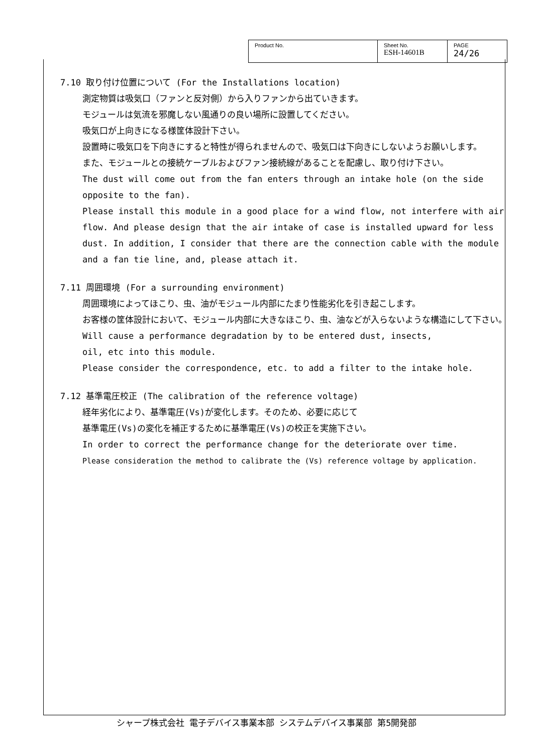| Product No. | Sheet No. ESH-14601B | PAGE 24/26 |
7.10 取り付け位置について (For the Installations location)
測定物質は吸気口（ファンと反対側）から入りファンから出ていきます。
モジュールは気流を邪魔しない風通りの良い場所に設置してください。
吸気口が上向きになる様筐体設計下さい。
設置時に吸気口を下向きにすると特性が得られませんので、吸気口は下向きにしないようお願いします。
また、モジュールとの接続ケーブルおよびファン接続線があることを配慮し、取り付け下さい。
The dust will come out from the fan enters through an intake hole (on the side opposite to the fan).
Please install this module in a good place for a wind flow, not interfere with air flow. And please design that the air intake of case is installed upward for less dust. In addition, I consider that there are the connection cable with the module and a fan tie line, and, please attach it.
7.11 周囲環境 (For a surrounding environment)
周囲環境によってほこり、虫、油がモジュール内部にたまり性能劣化を引き起こします。
お客様の筐体設計において、モジュール内部に大きなほこり、虫、油などが入らないような構造にして下さい。
Will cause a performance degradation by to be entered dust, insects,
oil, etc into this module.
Please consider the correspondence, etc. to add a filter to the intake hole.
7.12 基準電圧校正 (The calibration of the reference voltage)
経年劣化により、基準電圧(Vs)が変化します。そのため、必要に応じて
基準電圧(Vs)の変化を補正するために基準電圧(Vs)の校正を実施下さい。
In order to correct the performance change for the deteriorate over time.
Please consideration the method to calibrate the (Vs) reference voltage by application.
シャープ株式会社 電子デバイス事業本部 システムデバイス事業部 第5開発部